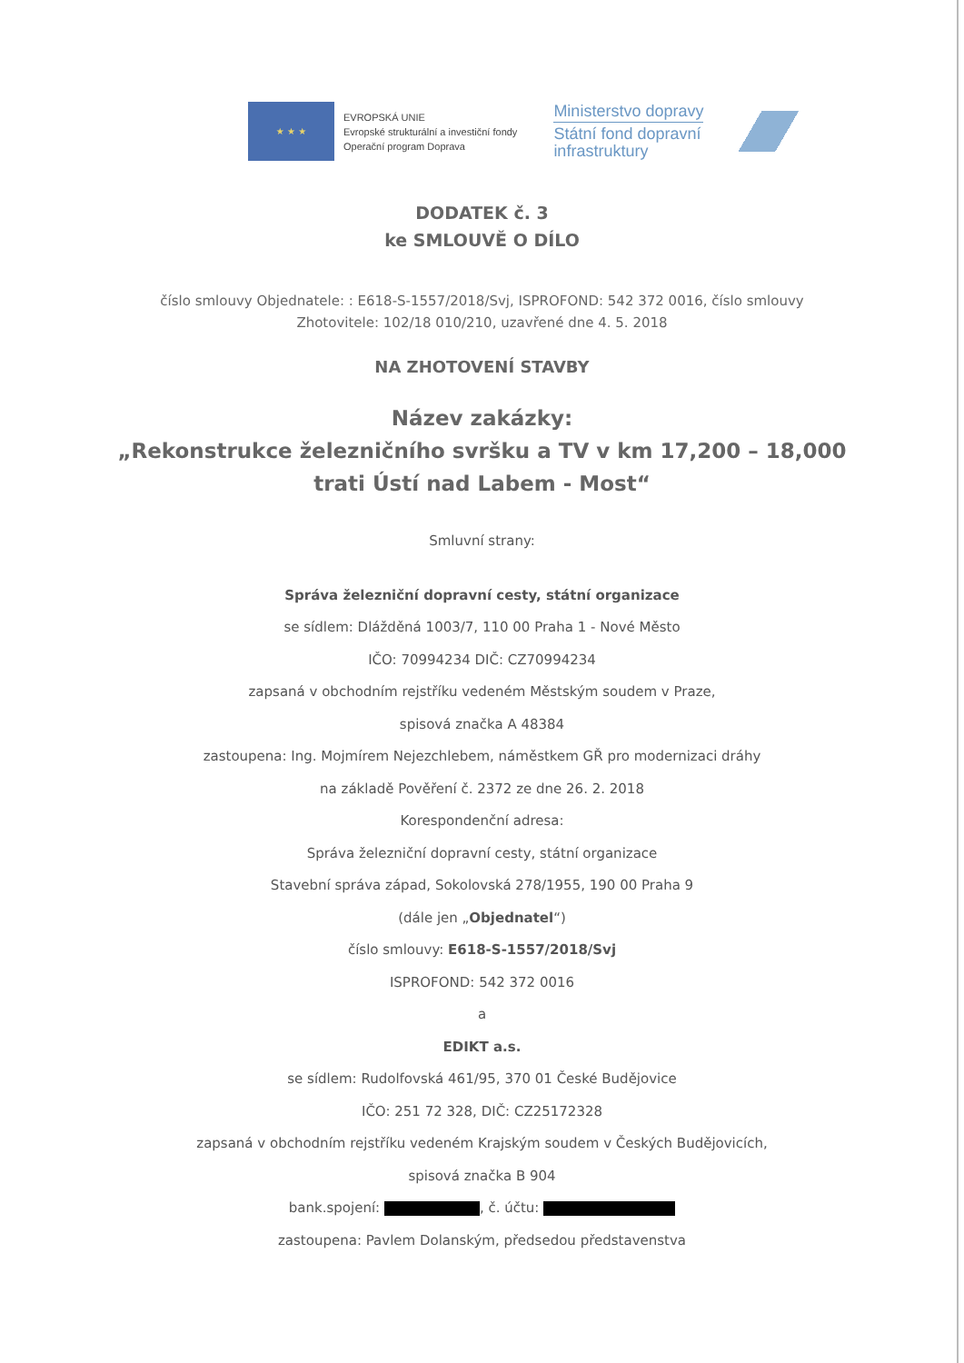★ ★ ★
EVROPSKÁ UNIE
Evropské strukturální a investiční fondy
Operační program Doprava
Ministerstvo dopravy
Státní fond dopravní
infrastruktury
DODATEK č. 3
ke SMLOUVĚ O DÍLO
číslo smlouvy Objednatele: : E618-S-1557/2018/Svj, ISPROFOND: 542 372 0016, číslo smlouvy
Zhotovitele: 102/18 010/210, uzavřené dne 4. 5. 2018
NA ZHOTOVENÍ STAVBY
Název zakázky:
„Rekonstrukce železničního svršku a TV v km 17,200 – 18,000
trati Ústí nad Labem - Most“
Smluvní strany:
Správa železniční dopravní cesty, státní organizace
se sídlem: Dlážděná 1003/7, 110 00 Praha 1 - Nové Město
IČO: 70994234 DIČ: CZ70994234
zapsaná v obchodním rejstříku vedeném Městským soudem v Praze,
spisová značka A 48384
zastoupena: Ing. Mojmírem Nejezchlebem, náměstkem GŘ pro modernizaci dráhy
na základě Pověření č. 2372 ze dne 26. 2. 2018
Korespondenční adresa:
Správa železniční dopravní cesty, státní organizace
Stavební správa západ, Sokolovská 278/1955, 190 00 Praha 9
(dále jen „Objednatel“)
číslo smlouvy: E618-S-1557/2018/Svj
ISPROFOND: 542 372 0016
a
EDIKT a.s.
se sídlem: Rudolfovská 461/95, 370 01 České Budějovice
IČO: 251 72 328, DIČ: CZ25172328
zapsaná v obchodním rejstříku vedeném Krajským soudem v Českých Budějovicích,
spisová značka B 904
bank.spojení: , č. účtu:
zastoupena: Pavlem Dolanským, předsedou představenstva